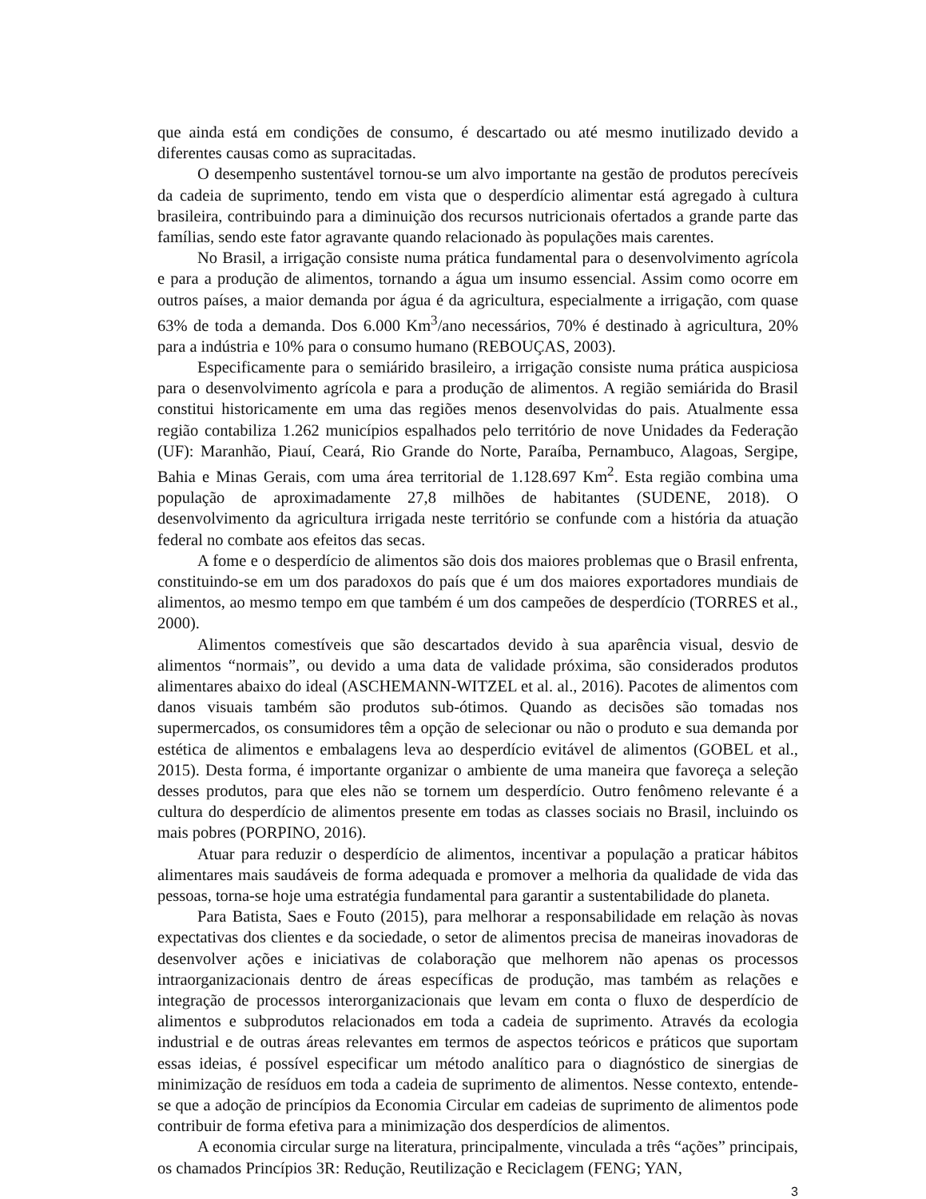que ainda está em condições de consumo, é descartado ou até mesmo inutilizado devido a diferentes causas como as supracitadas.
O desempenho sustentável tornou-se um alvo importante na gestão de produtos perecíveis da cadeia de suprimento, tendo em vista que o desperdício alimentar está agregado à cultura brasileira, contribuindo para a diminuição dos recursos nutricionais ofertados a grande parte das famílias, sendo este fator agravante quando relacionado às populações mais carentes.
No Brasil, a irrigação consiste numa prática fundamental para o desenvolvimento agrícola e para a produção de alimentos, tornando a água um insumo essencial. Assim como ocorre em outros países, a maior demanda por água é da agricultura, especialmente a irrigação, com quase 63% de toda a demanda. Dos 6.000 Km<sup>3</sup>/ano necessários, 70% é destinado à agricultura, 20% para a indústria e 10% para o consumo humano (REBOUÇAS, 2003).
Especificamente para o semiárido brasileiro, a irrigação consiste numa prática auspiciosa para o desenvolvimento agrícola e para a produção de alimentos. A região semiárida do Brasil constitui historicamente em uma das regiões menos desenvolvidas do pais. Atualmente essa região contabiliza 1.262 municípios espalhados pelo território de nove Unidades da Federação (UF): Maranhão, Piauí, Ceará, Rio Grande do Norte, Paraíba, Pernambuco, Alagoas, Sergipe, Bahia e Minas Gerais, com uma área territorial de 1.128.697 Km<sup>2</sup>. Esta região combina uma população de aproximadamente 27,8 milhões de habitantes (SUDENE, 2018). O desenvolvimento da agricultura irrigada neste território se confunde com a história da atuação federal no combate aos efeitos das secas.
A fome e o desperdício de alimentos são dois dos maiores problemas que o Brasil enfrenta, constituindo-se em um dos paradoxos do país que é um dos maiores exportadores mundiais de alimentos, ao mesmo tempo em que também é um dos campeões de desperdício (TORRES et al., 2000).
Alimentos comestíveis que são descartados devido à sua aparência visual, desvio de alimentos “normais”, ou devido a uma data de validade próxima, são considerados produtos alimentares abaixo do ideal (ASCHEMANN-WITZEL et al. al., 2016). Pacotes de alimentos com danos visuais também são produtos sub-ótimos. Quando as decisões são tomadas nos supermercados, os consumidores têm a opção de selecionar ou não o produto e sua demanda por estética de alimentos e embalagens leva ao desperdício evitável de alimentos (GOBEL et al., 2015). Desta forma, é importante organizar o ambiente de uma maneira que favoreça a seleção desses produtos, para que eles não se tornem um desperdício. Outro fenômeno relevante é a cultura do desperdício de alimentos presente em todas as classes sociais no Brasil, incluindo os mais pobres (PORPINO, 2016).
Atuar para reduzir o desperdício de alimentos, incentivar a população a praticar hábitos alimentares mais saudáveis de forma adequada e promover a melhoria da qualidade de vida das pessoas, torna-se hoje uma estratégia fundamental para garantir a sustentabilidade do planeta.
Para Batista, Saes e Fouto (2015), para melhorar a responsabilidade em relação às novas expectativas dos clientes e da sociedade, o setor de alimentos precisa de maneiras inovadoras de desenvolver ações e iniciativas de colaboração que melhorem não apenas os processos intraorganizacionais dentro de áreas específicas de produção, mas também as relações e integração de processos interorganizacionais que levam em conta o fluxo de desperdício de alimentos e subprodutos relacionados em toda a cadeia de suprimento. Através da ecologia industrial e de outras áreas relevantes em termos de aspectos teóricos e práticos que suportam essas ideias, é possível especificar um método analítico para o diagnóstico de sinergias de minimização de resíduos em toda a cadeia de suprimento de alimentos. Nesse contexto, entende-se que a adoção de princípios da Economia Circular em cadeias de suprimento de alimentos pode contribuir de forma efetiva para a minimização dos desperdícios de alimentos.
A economia circular surge na literatura, principalmente, vinculada a três “ações” principais, os chamados Princípios 3R: Redução, Reutilização e Reciclagem (FENG; YAN,
3